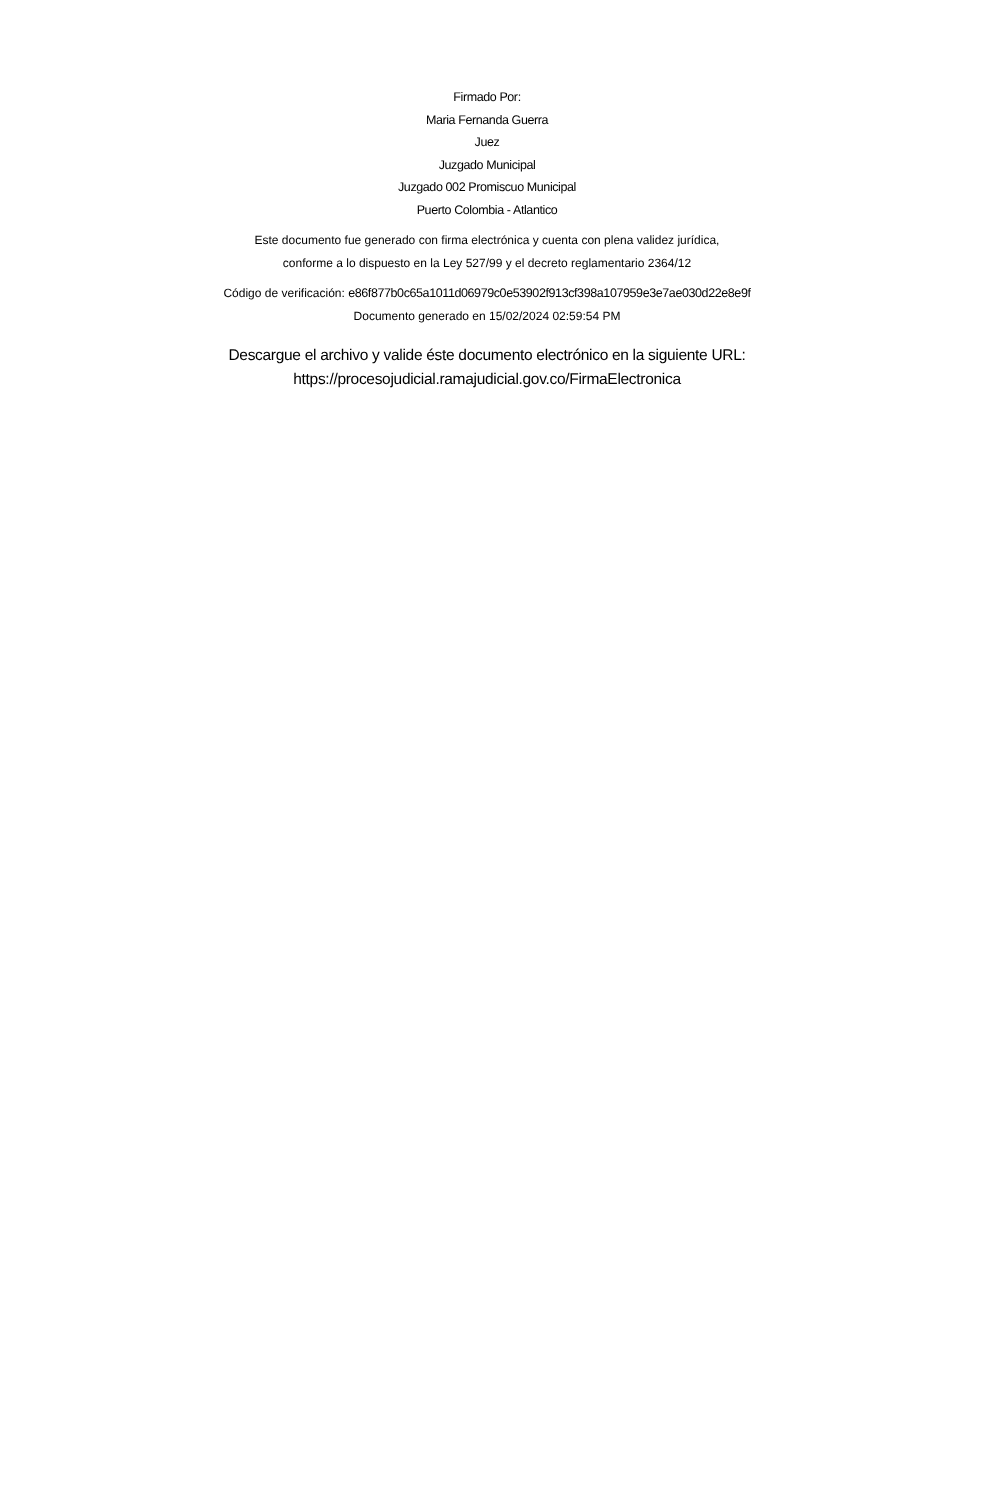Firmado Por:
Maria Fernanda Guerra
Juez
Juzgado Municipal
Juzgado 002 Promiscuo Municipal
Puerto Colombia - Atlantico
Este documento fue generado con firma electrónica y cuenta con plena validez jurídica,
conforme a lo dispuesto en la Ley 527/99 y el decreto reglamentario 2364/12
Código de verificación: e86f877b0c65a1011d06979c0e53902f913cf398a107959e3e7ae030d22e8e9f
Documento generado en 15/02/2024 02:59:54 PM
Descargue el archivo y valide éste documento electrónico en la siguiente URL:
https://procesojudicial.ramajudicial.gov.co/FirmaElectronica